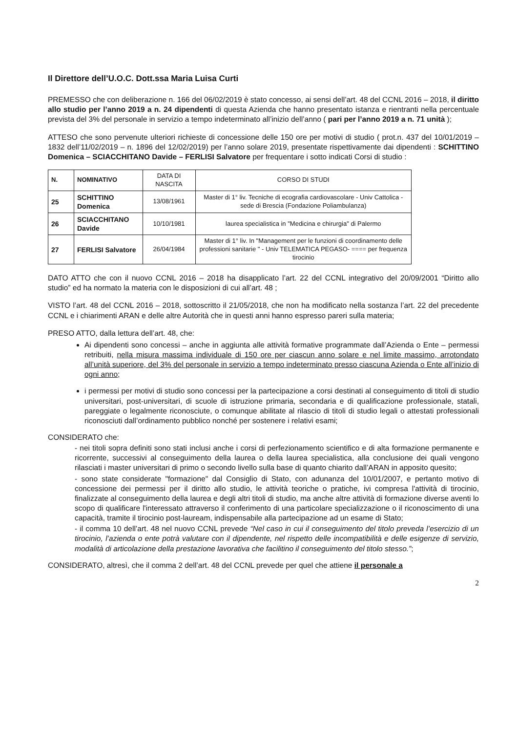Il Direttore dell’U.O.C. Dott.ssa Maria Luisa Curti
PREMESSO che con deliberazione n. 166 del 06/02/2019 è stato concesso, ai sensi dell’art. 48 del CCNL 2016 – 2018, il diritto allo studio per l’anno 2019 a n. 24 dipendenti di questa Azienda che hanno presentato istanza e rientranti nella percentuale prevista del 3% del personale in servizio a tempo indeterminato all’inizio dell’anno ( pari per l’anno 2019 a n. 71 unità );
ATTESO che sono pervenute ulteriori richieste di concessione delle 150 ore per motivi di studio ( prot.n. 437 del 10/01/2019 – 1832 dell’11/02/2019 – n. 1896 del 12/02/2019) per l’anno solare 2019, presentate rispettivamente dai dipendenti : SCHITTINO Domenica – SCIACCHITANO Davide – FERLISI Salvatore per frequentare i sotto indicati Corsi di studio :
| N. | NOMINATIVO | DATA DI NASCITA | CORSO DI STUDI |
| --- | --- | --- | --- |
| 25 | SCHITTINO Domenica | 13/08/1961 | Master di 1° liv. Tecniche di ecografia cardiovascolare - Univ Cattolica - sede di Brescia (Fondazione Poliambulanza) |
| 26 | SCIACCHITANO Davide | 10/10/1981 | laurea specialistica in "Medicina e chirurgia" di Palermo |
| 27 | FERLISI Salvatore | 26/04/1984 | Master di 1° liv. In "Management per le funzioni di coordinamento delle professioni sanitarie " - Univ TELEMATICA PEGASO- ==== per frequenza tirocinio |
DATO ATTO che con il nuovo CCNL 2016 – 2018 ha disapplicato l’art. 22 del CCNL integrativo del 20/09/2001 “Diritto allo studio” ed ha normato la materia con le disposizioni di cui all’art. 48 ;
VISTO l’art. 48 del CCNL 2016 – 2018, sottoscritto il 21/05/2018, che non ha modificato nella sostanza l’art. 22 del precedente CCNL e i chiarimenti ARAN e delle altre Autorità che in questi anni hanno espresso pareri sulla materia;
PRESO ATTO, dalla lettura dell’art. 48, che:
Ai dipendenti sono concessi – anche in aggiunta alle attività formative programmate dall’Azienda o Ente – permessi retribuiti, nella misura massima individuale di 150 ore per ciascun anno solare e nel limite massimo, arrotondato all’unità superiore, del 3% del personale in servizio a tempo indeterminato presso ciascuna Azienda o Ente all’inizio di ogni anno;
i permessi per motivi di studio sono concessi per la partecipazione a corsi destinati al conseguimento di titoli di studio universitari, post-universitari, di scuole di istruzione primaria, secondaria e di qualificazione professionale, statali, pareggiate o legalmente riconosciute, o comunque abilitate al rilascio di titoli di studio legali o attestati professionali riconosciuti dall’ordinamento pubblico nonché per sostenere i relativi esami;
CONSIDERATO che:
- nei titoli sopra definiti sono stati inclusi anche i corsi di perfezionamento scientifico e di alta formazione permanente e ricorrente, successivi al conseguimento della laurea o della laurea specialistica, alla conclusione dei quali vengono rilasciati i master universitari di primo o secondo livello sulla base di quanto chiarito dall’ARAN in apposito quesito;
- sono state considerate "formazione" dal Consiglio di Stato, con adunanza del 10/01/2007, e pertanto motivo di concessione dei permessi per il diritto allo studio, le attività teoriche o pratiche, ivi compresa l'attività di tirocinio, finalizzate al conseguimento della laurea e degli altri titoli di studio, ma anche altre attività di formazione diverse aventi lo scopo di qualificare l'interessato attraverso il conferimento di una particolare specializzazione o il riconoscimento di una capacità, tramite il tirocinio post-lauream, indispensabile alla partecipazione ad un esame di Stato;
- il comma 10 dell’art. 48 nel nuovo CCNL prevede “Nel caso in cui il conseguimento del titolo preveda l’esercizio di un tirocinio, l’azienda o ente potrà valutare con il dipendente, nel rispetto delle incompatibilità e delle esigenze di servizio, modalità di articolazione della prestazione lavorativa che facilitino il conseguimento del titolo stesso.”;
CONSIDERATO, altresì, che il comma 2 dell’art. 48 del CCNL prevede per quel che attiene il personale a
2